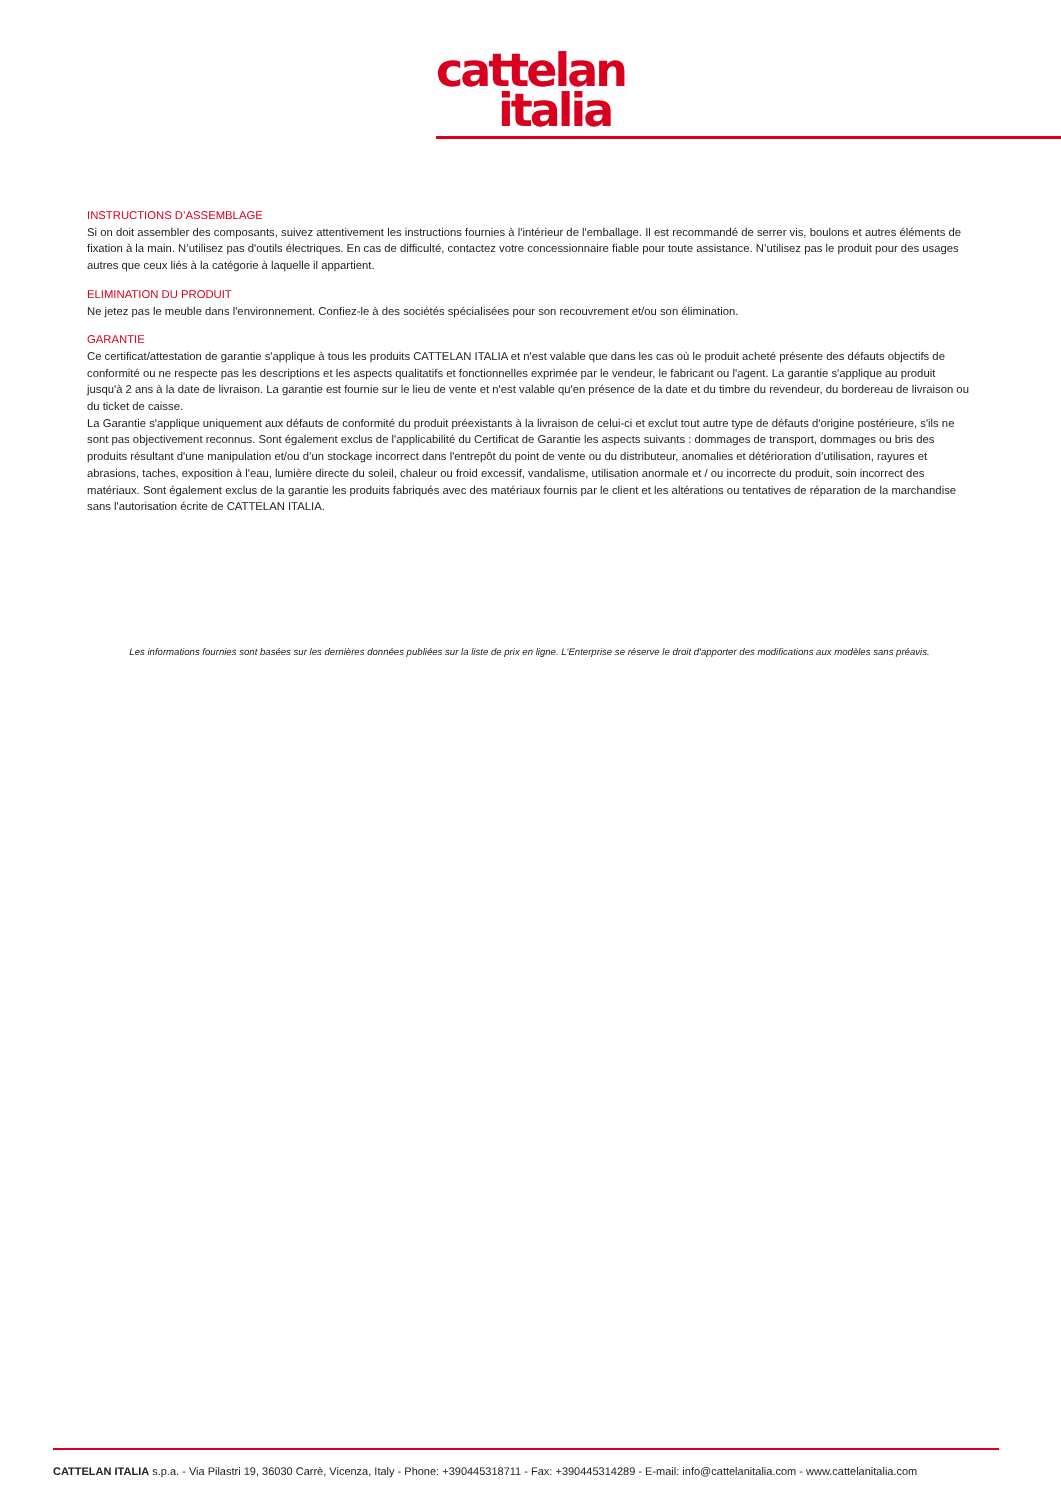cattelan
italia
INSTRUCTIONS D’ASSEMBLAGE
Si on doit assembler des composants, suivez attentivement les instructions fournies à l'intérieur de l'emballage. Il est recommandé de serrer vis, boulons et autres éléments de fixation à la main. N’utilisez pas d'outils électriques. En cas de difficulté, contactez votre concessionnaire fiable pour toute assistance. N’utilisez pas le produit pour des usages autres que ceux liés à la catégorie à laquelle il appartient.
ELIMINATION DU PRODUIT
Ne jetez pas le meuble dans l'environnement. Confiez-le à des sociétés spécialisées pour son recouvrement et/ou son élimination.
GARANTIE
Ce certificat/attestation de garantie s'applique à tous les produits CATTELAN ITALIA et n'est valable que dans les cas où le produit acheté présente des défauts objectifs de conformité ou ne respecte pas les descriptions et les aspects qualitatifs et fonctionnelles exprimée par le vendeur, le fabricant ou l'agent. La garantie s'applique au produit jusqu'à 2 ans à la date de livraison. La garantie est fournie sur le lieu de vente et n'est valable qu'en présence de la date et du timbre du revendeur, du bordereau de livraison ou du ticket de caisse.
La Garantie s'applique uniquement aux défauts de conformité du produit préexistants à la livraison de celui-ci et exclut tout autre type de défauts d'origine postérieure, s'ils ne sont pas objectivement reconnus. Sont également exclus de l'applicabilité du Certificat de Garantie les aspects suivants : dommages de transport, dommages ou bris des produits résultant d'une manipulation et/ou d’un stockage incorrect dans l'entrepôt du point de vente ou du distributeur, anomalies et détérioration d’utilisation, rayures et abrasions, taches, exposition à l'eau, lumière directe du soleil, chaleur ou froid excessif, vandalisme, utilisation anormale et / ou incorrecte du produit, soin incorrect des matériaux. Sont également exclus de la garantie les produits fabriqués avec des matériaux fournis par le client et les altérations ou tentatives de réparation de la marchandise sans l'autorisation écrite de CATTELAN ITALIA.
Les informations fournies sont basées sur les dernières données publiées sur la liste de prix en ligne. L'Enterprise se réserve le droit d'apporter des modifications aux modèles sans préavis.
CATTELAN ITALIA s.p.a. - Via Pilastri 19, 36030 Carrè, Vicenza, Italy - Phone: +390445318711 - Fax: +390445314289 - E-mail: info@cattelanitalia.com - www.cattelanitalia.com